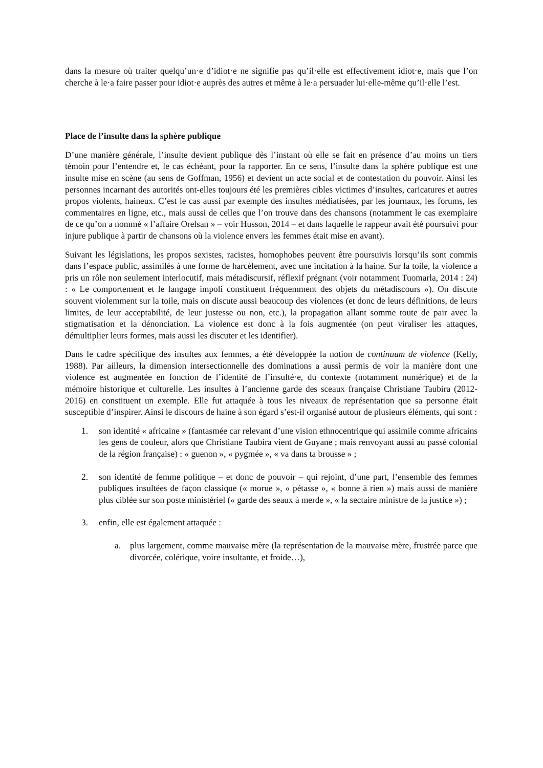dans la mesure où traiter quelqu’un·e d’idiot·e ne signifie pas qu’il·elle est effectivement idiot·e, mais que l’on cherche à le·a faire passer pour idiot·e auprès des autres et même à le·a persuader lui·elle-même qu’il·elle l’est.
Place de l’insulte dans la sphère publique
D’une manière générale, l’insulte devient publique dès l’instant où elle se fait en présence d’au moins un tiers témoin pour l’entendre et, le cas échéant, pour la rapporter. En ce sens, l’insulte dans la sphère publique est une insulte mise en scène (au sens de Goffman, 1956) et devient un acte social et de contestation du pouvoir. Ainsi les personnes incarnant des autorités ont-elles toujours été les premières cibles victimes d’insultes, caricatures et autres propos violents, haineux. C’est le cas aussi par exemple des insultes médiatisées, par les journaux, les forums, les commentaires en ligne, etc., mais aussi de celles que l’on trouve dans des chansons (notamment le cas exemplaire de ce qu’on a nommé « l’affaire Orelsan » – voir Husson, 2014 – et dans laquelle le rappeur avait été poursuivi pour injure publique à partir de chansons où la violence envers les femmes était mise en avant).
Suivant les législations, les propos sexistes, racistes, homophobes peuvent être poursuivis lorsqu’ils sont commis dans l’espace public, assimilés à une forme de harcèlement, avec une incitation à la haine. Sur la toile, la violence a pris un rôle non seulement interlocutif, mais métadiscursif, réflexif prégnant (voir notamment Tuomarla, 2014 : 24) : « Le comportement et le langage impoli constituent fréquemment des objets du métadiscours »). On discute souvent violemment sur la toile, mais on discute aussi beaucoup des violences (et donc de leurs définitions, de leurs limites, de leur acceptabilité, de leur justesse ou non, etc.), la propagation allant somme toute de pair avec la stigmatisation et la dénonciation. La violence est donc à la fois augmentée (on peut viraliser les attaques, démultiplier leurs formes, mais aussi les discuter et les identifier).
Dans le cadre spécifique des insultes aux femmes, a été développée la notion de continuum de violence (Kelly, 1988). Par ailleurs, la dimension intersectionnelle des dominations a aussi permis de voir la manière dont une violence est augmentée en fonction de l’identité de l’insulté·e, du contexte (notamment numérique) et de la mémoire historique et culturelle. Les insultes à l’ancienne garde des sceaux française Christiane Taubira (2012-2016) en constituent un exemple. Elle fut attaquée à tous les niveaux de représentation que sa personne était susceptible d’inspirer. Ainsi le discours de haine à son égard s’est-il organisé autour de plusieurs éléments, qui sont :
1. son identité « africaine » (fantasmée car relevant d’une vision ethnocentrique qui assimile comme africains les gens de couleur, alors que Christiane Taubira vient de Guyane ; mais renvoyant aussi au passé colonial de la région française) : « guenon », « pygmée », « va dans ta brousse » ;
2. son identité de femme politique – et donc de pouvoir – qui rejoint, d’une part, l’ensemble des femmes publiques insultées de façon classique (« morue », « pétasse », « bonne à rien ») mais aussi de manière plus ciblée sur son poste ministériel (« garde des seaux à merde », « la sectaire ministre de la justice ») ;
3. enfin, elle est également attaquée :
a. plus largement, comme mauvaise mère (la représentation de la mauvaise mère, frustrée parce que divorcée, colérique, voire insultante, et froide…),